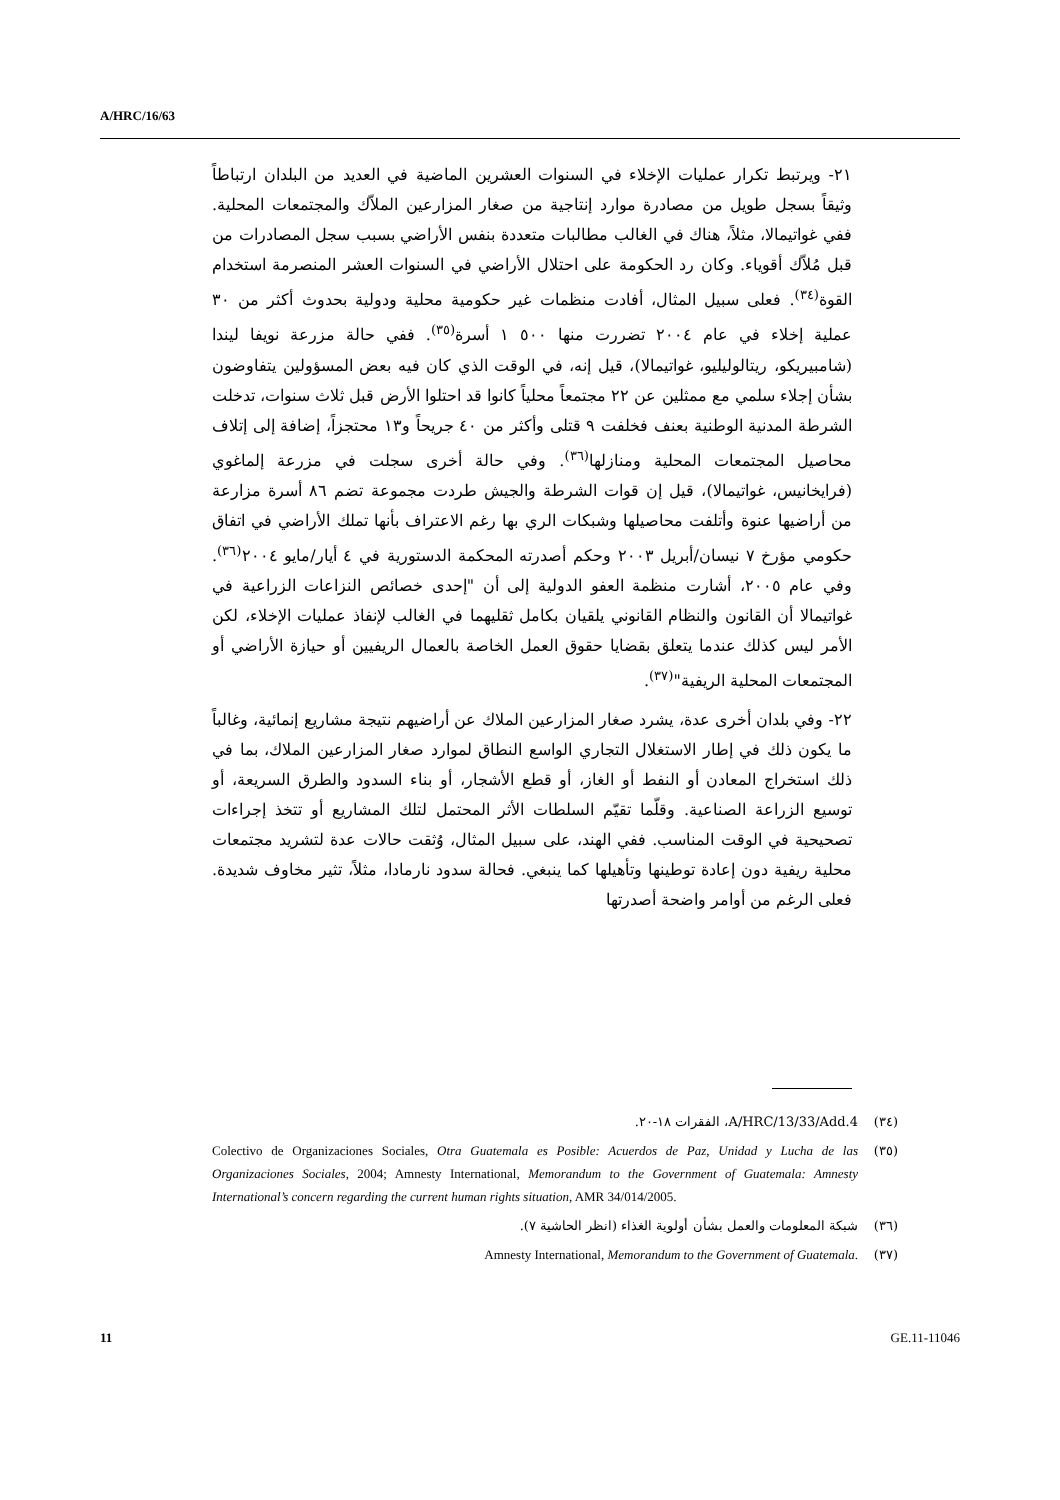A/HRC/16/63
٢١- ويرتبط تكرار عمليات الإخلاء في السنوات العشرين الماضية في العديد من البلدان ارتباطاً وثيقاً بسجل طويل من مصادرة موارد إنتاجية من صغار المزارعين الملاّك والمجتمعات المحلية. ففي غواتيمالا، مثلاً، هناك في الغالب مطالبات متعددة بنفس الأراضي بسبب سجل المصادرات من قبل مُلاّك أقوياء. وكان رد الحكومة على احتلال الأراضي في السنوات العشر المنصرمة استخدام القوة<sup>(٣٤)</sup>. فعلى سبيل المثال، أفادت منظمات غير حكومية محلية ودولية بحدوث أكثر من ٣٠ عملية إخلاء في عام ٢٠٠٤ تضررت منها ٥٠٠ ١ أسرة<sup>(٣٥)</sup>. ففي حالة مزرعة نويفا ليندا (شامبيريكو، ريتالوليليو، غواتيمالا)، قيل إنه، في الوقت الذي كان فيه بعض المسؤولين يتفاوضون بشأن إجلاء سلمي مع ممثلين عن ٢٢ مجتمعاً محلياً كانوا قد احتلوا الأرض قبل ثلاث سنوات، تدخلت الشرطة المدنية الوطنية بعنف فخلفت ٩ قتلى وأكثر من ٤٠ جريحاً و١٣ محتجزاً، إضافة إلى إتلاف محاصيل المجتمعات المحلية ومنازلها<sup>(٣٦)</sup>. وفي حالة أخرى سجلت في مزرعة إلماغوي (فرايخانيس، غواتيمالا)، قيل إن قوات الشرطة والجيش طردت مجموعة تضم ٨٦ أسرة مزارعة من أراضيها عنوة وأتلفت محاصيلها وشبكات الري بها رغم الاعتراف بأنها تملك الأراضي في اتفاق حكومي مؤرخ ٧ نيسان/أبريل ٢٠٠٣ وحكم أصدرته المحكمة الدستورية في ٤ أيار/مايو ٢٠٠٤<sup>(٣٦)</sup>. وفي عام ٢٠٠٥، أشارت منظمة العفو الدولية إلى أن "إحدى خصائص النزاعات الزراعية في غواتيمالا أن القانون والنظام القانوني يلقيان بكامل ثقليهما في الغالب لإنفاذ عمليات الإخلاء، لكن الأمر ليس كذلك عندما يتعلق بقضايا حقوق العمل الخاصة بالعمال الريفيين أو حيازة الأراضي أو المجتمعات المحلية الريفية"<sup>(٣٧)</sup>.
٢٢- وفي بلدان أخرى عدة، يشرد صغار المزارعين الملاك عن أراضيهم نتيجة مشاريع إنمائية، وغالباً ما يكون ذلك في إطار الاستغلال التجاري الواسع النطاق لموارد صغار المزارعين الملاك، بما في ذلك استخراج المعادن أو النفط أو الغاز، أو قطع الأشجار، أو بناء السدود والطرق السريعة، أو توسيع الزراعة الصناعية. وقلّما تقيّم السلطات الأثر المحتمل لتلك المشاريع أو تتخذ إجراءات تصحيحية في الوقت المناسب. ففي الهند، على سبيل المثال، وُثقت حالات عدة لتشريد مجتمعات محلية ريفية دون إعادة توطينها وتأهيلها كما ينبغي. فحالة سدود نارمادا، مثلاً، تثير مخاوف شديدة. فعلى الرغم من أوامر واضحة أصدرتها
(٣٤) A/HRC/13/33/Add.4، الفقرات ١٨-٢٠.
(٣٥) Colectivo de Organizaciones Sociales, Otra Guatemala es Posible: Acuerdos de Paz, Unidad y Lucha de las Organizaciones Sociales, 2004; Amnesty International, Memorandum to the Government of Guatemala: Amnesty International’s concern regarding the current human rights situation, AMR 34/014/2005.
(٣٦) شبكة المعلومات والعمل بشأن أولوية الغذاء (انظر الحاشية ٧).
(٣٧) Amnesty International, Memorandum to the Government of Guatemala.
11 GE.11-11046